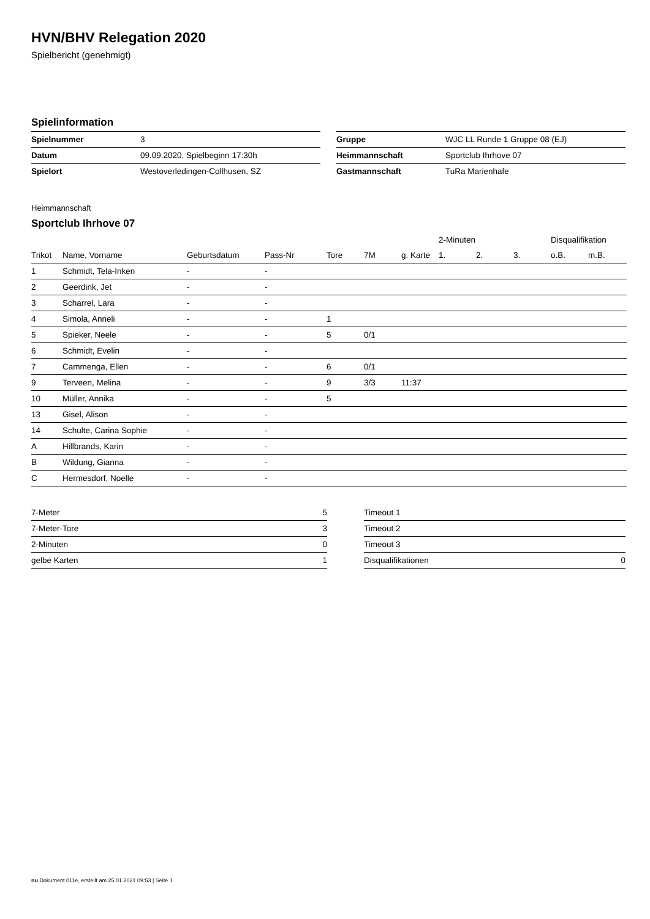HVN/BHV Relegation 2020
Spielbericht (genehmigt)
Spielinformation
| Spielnummer | 3 |
| Datum | 09.09.2020, Spielbeginn 17:30h |
| Spielort | Westoverledingen-Collhusen, SZ |
| Gruppe | WJC LL Runde 1 Gruppe 08 (EJ) |
| Heimmannschaft | Sportclub Ihrhove 07 |
| Gastmannschaft | TuRa Marienhafe |
Heimmannschaft
Sportclub Ihrhove 07
| | | | | | | | 2-Minuten | | | Disqualifikation | |
| --- | --- | --- | --- | --- | --- | --- | --- | --- | --- | --- | --- |
| Trikot | Name, Vorname | Geburtsdatum | Pass-Nr | Tore | 7M | g. Karte | 1. | 2. | 3. | o.B. | m.B. |
| 1 | Schmidt, Tela-Inken | - | - | | | | | | | | |
| 2 | Geerdink, Jet | - | - | | | | | | | | |
| 3 | Scharrel, Lara | - | - | | | | | | | | |
| 4 | Simola, Anneli | - | - | 1 | | | | | | | |
| 5 | Spieker, Neele | - | - | 5 | 0/1 | | | | | | |
| 6 | Schmidt, Evelin | - | - | | | | | | | | |
| 7 | Cammenga, Ellen | - | - | 6 | 0/1 | | | | | | |
| 9 | Terveen, Melina | - | - | 9 | 3/3 | 11:37 | | | | | |
| 10 | Müller, Annika | - | - | 5 | | | | | | | |
| 13 | Gisel, Alison | - | - | | | | | | | | |
| 14 | Schulte, Carina Sophie | - | - | | | | | | | | |
| A | Hillbrands, Karin | - | - | | | | | | | | |
| B | Wildung, Gianna | - | - | | | | | | | | |
| C | Hermesdorf, Noelle | - | - | | | | | | | | |
| 7-Meter | 5 |
| 7-Meter-Tore | 3 |
| 2-Minuten | 0 |
| gelbe Karten | 1 |
| Timeout 1 | |
| Timeout 2 | |
| Timeout 3 | |
| Disqualifikationen | 0 |
nu.Dokument 011e, erstellt am 25.01.2021 09:53 | Seite 1